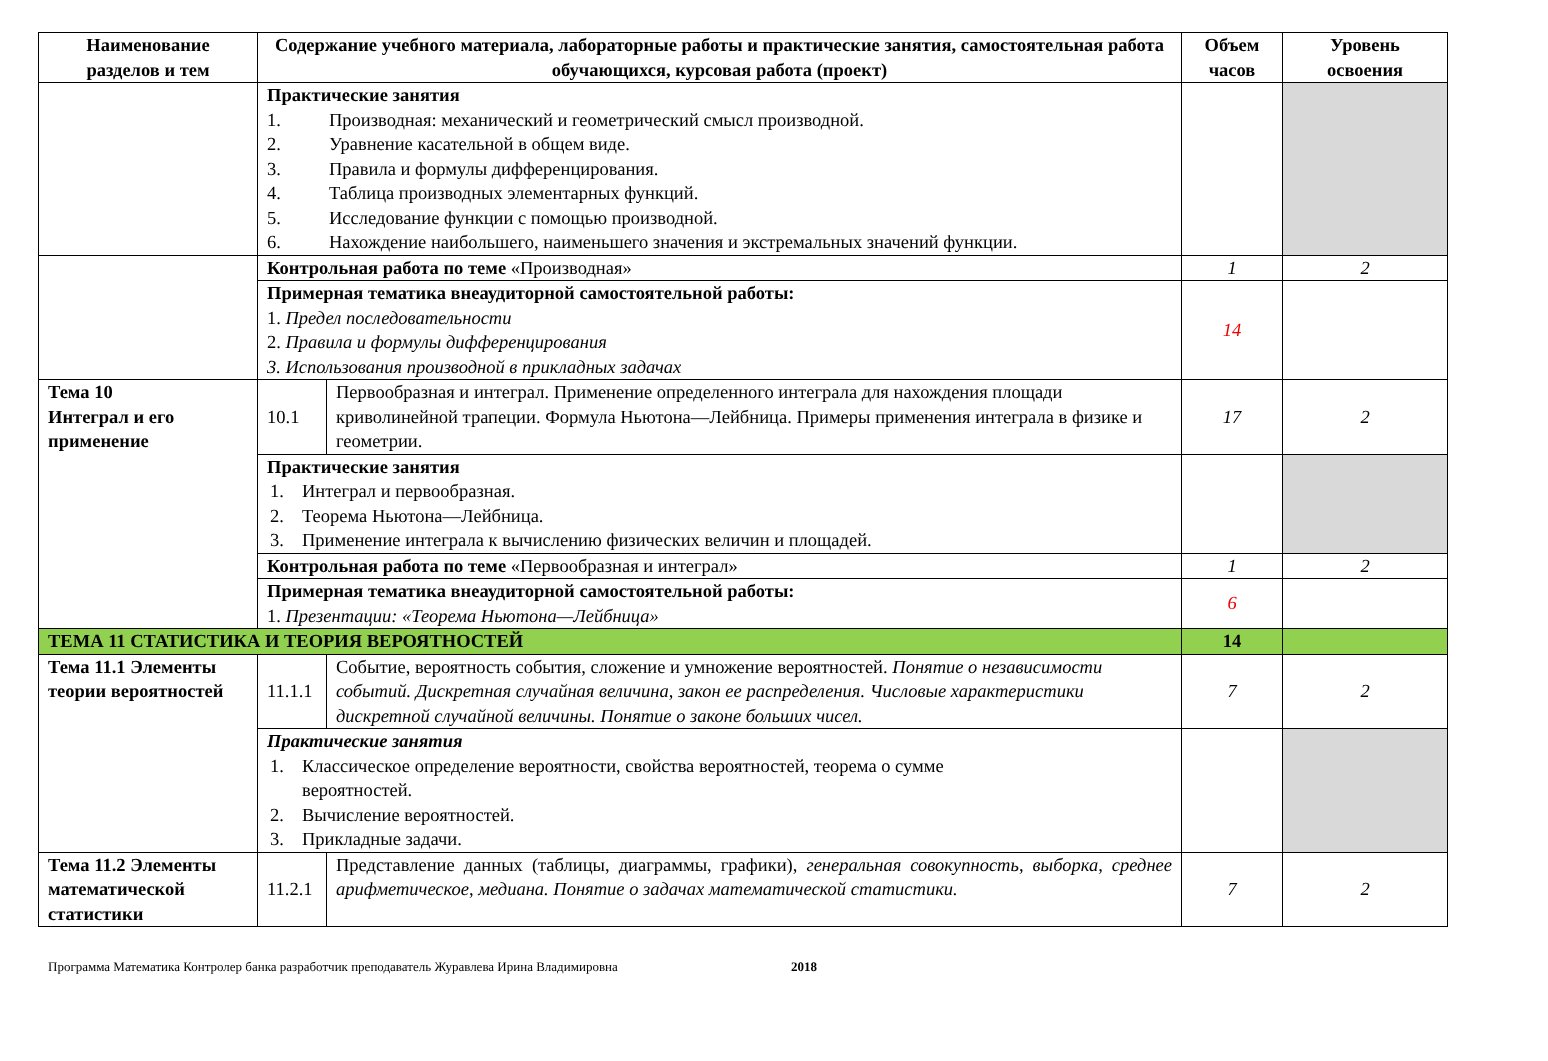| Наименование разделов и тем | Содержание учебного материала, лабораторные работы и практические занятия, самостоятельная работа обучающихся, курсовая работа (проект) | | Объем часов | Уровень освоения |
| --- | --- | --- | --- | --- |
| | Практические занятия 1. Производная: механический и геометрический смысл производной. 2. Уравнение касательной в общем виде. 3. Правила и формулы дифференцирования. 4. Таблица производных элементарных функций. 5. Исследование функции с помощью производной. 6. Нахождение наибольшего, наименьшего значения и экстремальных значений функции. | | | |
| | Контрольная работа по теме «Производная» | | 1 | 2 |
| | Примерная тематика внеаудиторной самостоятельной работы: 1. Предел последовательности 2. Правила и формулы дифференцирования 3. Использования производной в прикладных задачах | | 14 | |
| Тема 10 Интеграл и его применение | 10.1 | Первообразная и интеграл. Применение определенного интеграла для нахождения площади криволинейной трапеции. Формула Ньютона—Лейбница. Примеры применения интеграла в физике и геометрии. | 17 | 2 |
| | Практические занятия 1. Интеграл и первообразная. 2. Теорема Ньютона—Лейбница. 3. Применение интеграла к вычислению физических величин и площадей. | | | |
| | Контрольная работа по теме «Первообразная и интеграл» | | 1 | 2 |
| | Примерная тематика внеаудиторной самостоятельной работы: 1. Презентации: «Теорема Ньютона—Лейбница» | | 6 | |
| ТЕМА 11 СТАТИСТИКА И ТЕОРИЯ ВЕРОЯТНОСТЕЙ | | | 14 | |
| Тема 11.1 Элементы теории вероятностей | 11.1.1 | Событие, вероятность события, сложение и умножение вероятностей. Понятие о независимости событий. Дискретная случайная величина, закон ее распределения. Числовые характеристики дискретной случайной величины. Понятие о законе больших чисел. | 7 | 2 |
| | Практические занятия 1. Классическое определение вероятности, свойства вероятностей, теорема о сумме вероятностей. 2. Вычисление вероятностей. 3. Прикладные задачи. | | | |
| Тема 11.2 Элементы математической статистики | 11.2.1 | Представление данных (таблицы, диаграммы, графики), генеральная совокупность, выборка, среднее арифметическое, медиана. Понятие о задачах математической статистики. | 7 | 2 |
Программа Математика Контролер банка разработчик преподаватель Журавлева Ирина Владимировна 2018